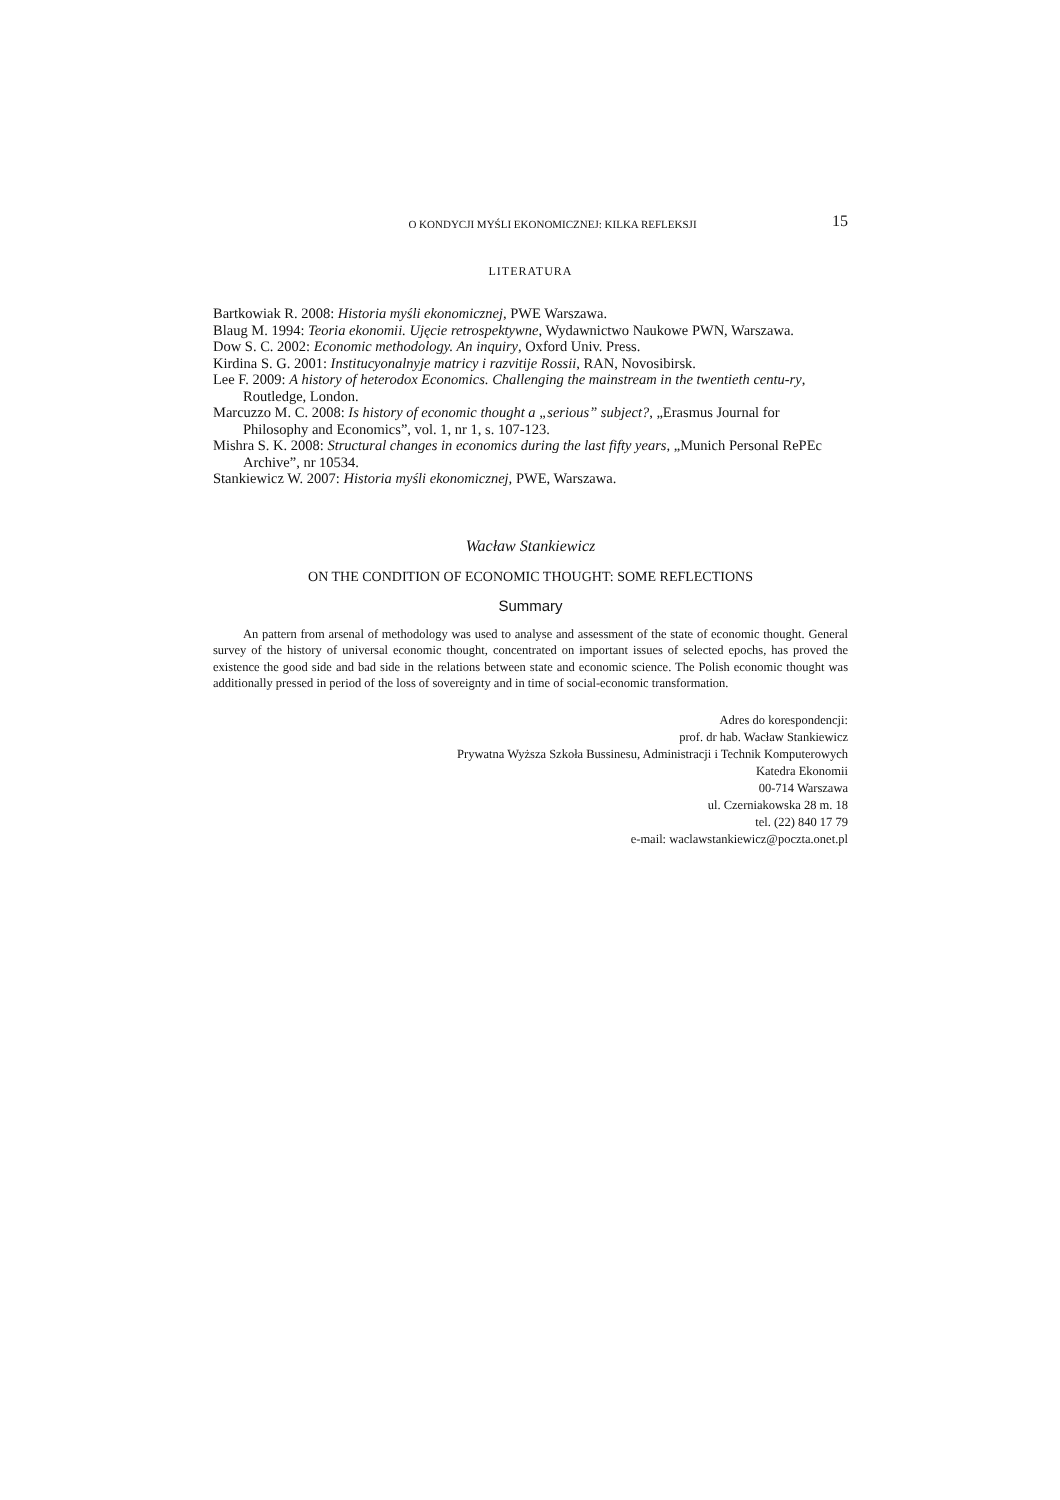O KONDYCJI MYŚLI EKONOMICZNEJ: KILKA REFLEKSJI 15
LITERATURA
Bartkowiak R. 2008: Historia myśli ekonomicznej, PWE Warszawa.
Blaug M. 1994: Teoria ekonomii. Ujęcie retrospektywne, Wydawnictwo Naukowe PWN, Warszawa.
Dow S. C. 2002: Economic methodology. An inquiry, Oxford Univ. Press.
Kirdina S. G. 2001: Institucyonalnyje matricy i razvitije Rossii, RAN, Novosibirsk.
Lee F. 2009: A history of heterodox Economics. Challenging the mainstream in the twentieth centu-ry, Routledge, London.
Marcuzzo M. C. 2008: Is history of economic thought a „serious” subject?, „Erasmus Journal for Philosophy and Economics”, vol. 1, nr 1, s. 107-123.
Mishra S. K. 2008: Structural changes in economics during the last fifty years, „Munich Personal RePEc Archive”, nr 10534.
Stankiewicz W. 2007: Historia myśli ekonomicznej, PWE, Warszawa.
Wacław Stankiewicz
ON THE CONDITION OF ECONOMIC THOUGHT: SOME REFLECTIONS
Summary
An pattern from arsenal of methodology was used to analyse and assessment of the state of economic thought. General survey of the history of universal economic thought, concentrated on important issues of selected epochs, has proved the existence the good side and bad side in the relations between state and economic science. The Polish economic thought was additionally pressed in period of the loss of sovereignty and in time of social-economic transformation.
Adres do korespondencji:
prof. dr hab. Wacław Stankiewicz
Prywatna Wyższa Szkoła Bussinesu, Administracji i Technik Komputerowych
Katedra Ekonomii
00-714 Warszawa
ul. Czerniakowska 28 m. 18
tel. (22) 840 17 79
e-mail: waclawstankiewicz@poczta.onet.pl